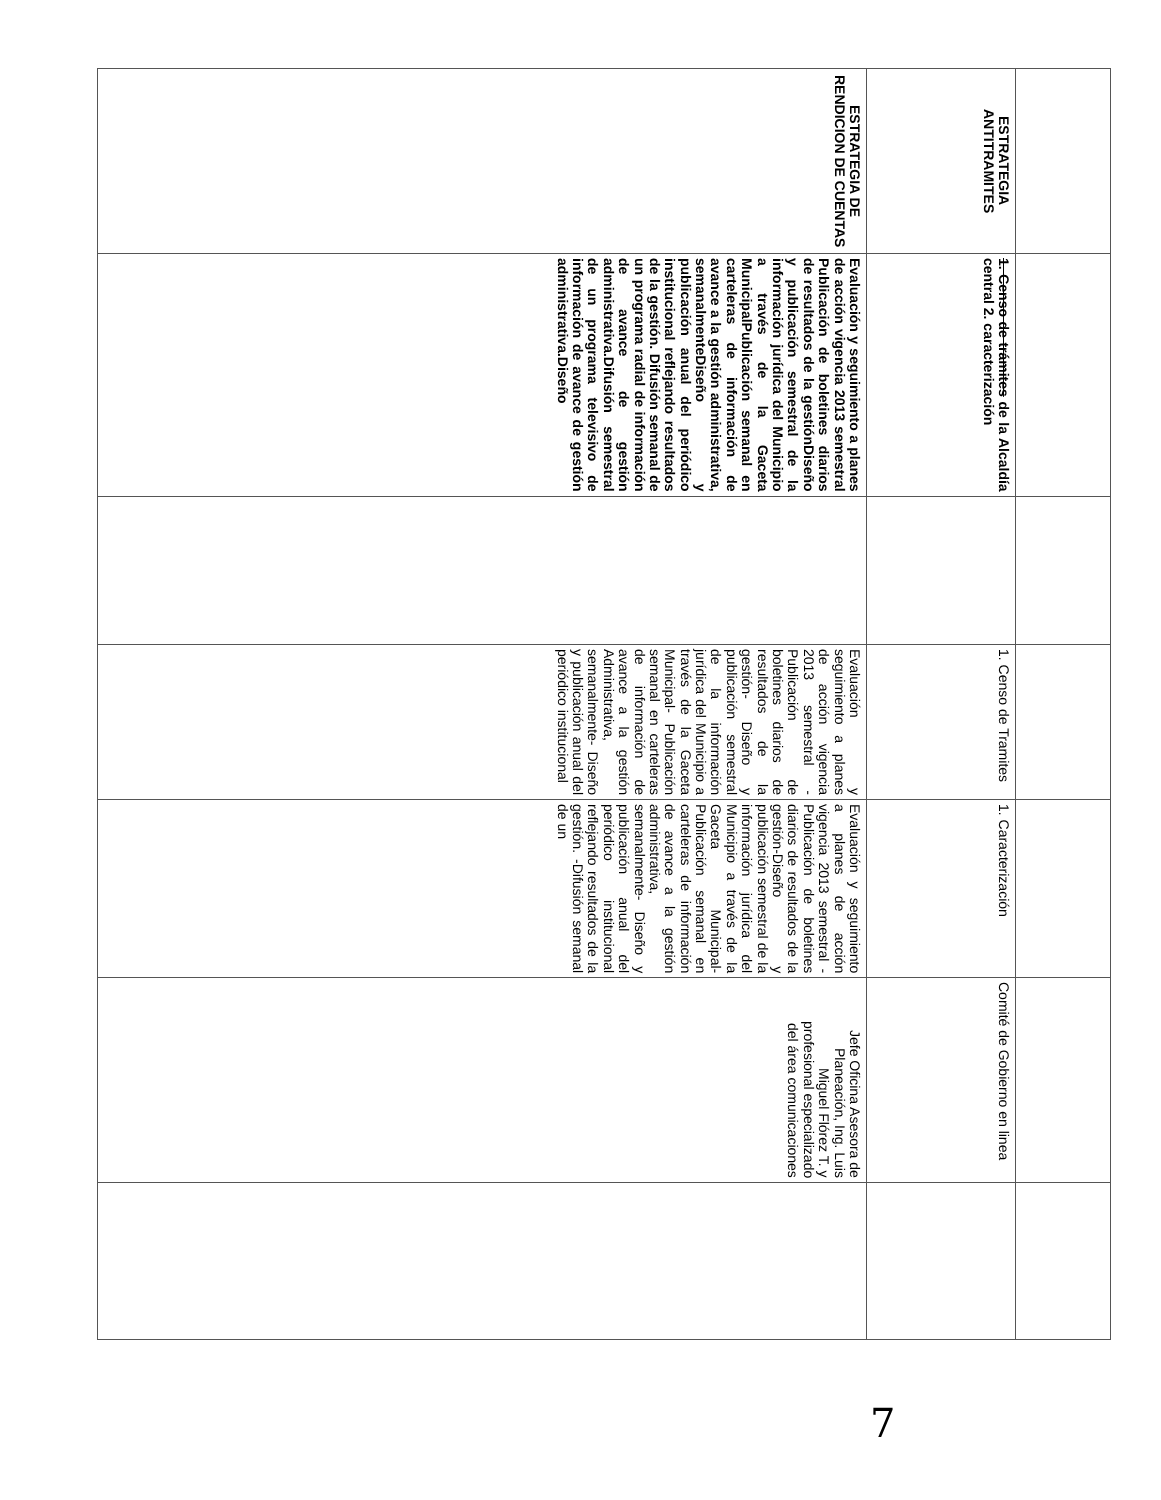| ESTRATEGIA ANTITRAMITES | 1. Censo de trámites de la Alcaldía central 2. caracterización | | 1. Censo de Tramites | 1. Caracterización | Comité de Gobierno en linea | |
| ESTRATEGIA DE RENDICION DE CUENTAS | Evaluación y seguimiento a planes de acción vigencia 2013 semestral Publicación de boletines diarios de resultados de la gestiónDiseño y publicación semestral de la información jurídica del Municipio a través de la Gaceta MunicipalPublicación semanal en carteleras de información de avance a la gestión administrativa, semanalmenteDiseño y publicación anual del periódico institucional reflejando resultados de la gestión. Difusión semanal de un programa radial de información de avance de gestión administrativa.Difusión semestral de un programa televisivo de información de avance de gestión administrativa.Diseño | | Evaluación y seguimiento a planes de acción vigencia 2013 semestral -Publicación de boletines diarios de resultados de la gestión- Diseño y publicación semestral de la información jurídica del Municipio a través de la Gaceta Municipal- Publicación semanal en carteleras de información de avance a la gestión Administrativa, semanalmente- Diseño y publicación anual del periódico institucional | Evaluación y seguimiento a planes de acción vigencia 2013 semestral - Publicación de boletines diarios de resultados de la gestión-Diseño y publicación semestral de la información jurídica del Municipio a través de la Gaceta Municipal- Publicación semanal en carteleras de información de avance a la gestión administrativa, semanalmente- Diseño y publicación anual del periódico institucional reflejando resultados de la gestión. -Difusión semanal de un | Jefe Oficina Asesora de Planeación, Ing. Luis Miguel Flórez T. y profesional especializado del área comunicaciones | |
7